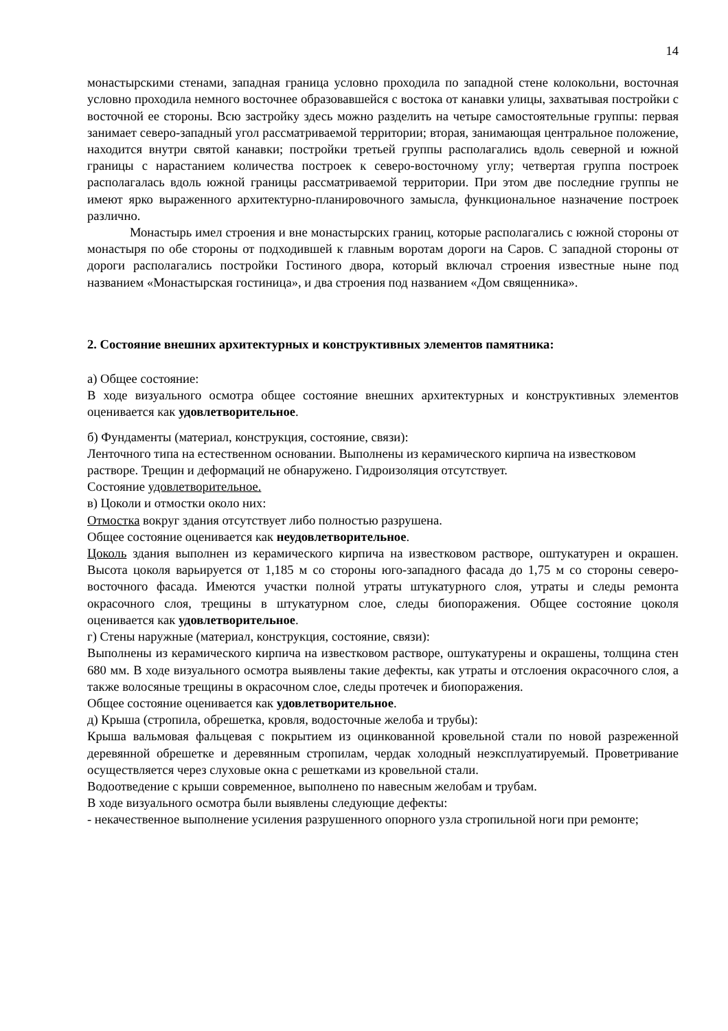14
монастырскими стенами, западная граница условно проходила по западной стене колокольни, восточная условно проходила немного восточнее образовавшейся с востока от канавки улицы, захватывая постройки с восточной ее стороны. Всю застройку здесь можно разделить на четыре самостоятельные группы: первая занимает северо-западный угол рассматриваемой территории; вторая, занимающая центральное положение, находится внутри святой канавки; постройки третьей группы располагались вдоль северной и южной границы с нарастанием количества построек к северо-восточному углу; четвертая группа построек располагалась вдоль южной границы рассматриваемой территории. При этом две последние группы не имеют ярко выраженного архитектурно-планировочного замысла, функциональное назначение построек различно.
Монастырь имел строения и вне монастырских границ, которые располагались с южной стороны от монастыря по обе стороны от подходившей к главным воротам дороги на Саров. С западной стороны от дороги располагались постройки Гостиного двора, который включал строения известные ныне под названием «Монастырская гостиница», и два строения под названием «Дом священника».
2. Состояние внешних архитектурных и конструктивных элементов памятника:
а) Общее состояние:
В ходе визуального осмотра общее состояние внешних архитектурных и конструктивных элементов оценивается как удовлетворительное.
б) Фундаменты (материал, конструкция, состояние, связи):
Ленточного типа на естественном основании. Выполнены из керамического кирпича на известковом растворе. Трещин и деформаций не обнаружено. Гидроизоляция отсутствует.
Состояние удовлетворительное.
в) Цоколи и отмостки около них:
Отмостка вокруг здания отсутствует либо полностью разрушена.
Общее состояние оценивается как неудовлетворительное.
Цоколь здания выполнен из керамического кирпича на известковом растворе, оштукатурен и окрашен. Высота цоколя варьируется от 1,185 м со стороны юго-западного фасада до 1,75 м со стороны северо-восточного фасада. Имеются участки полной утраты штукатурного слоя, утраты и следы ремонта окрасочного слоя, трещины в штукатурном слое, следы биопоражения. Общее состояние цоколя оценивается как удовлетворительное.
г) Стены наружные (материал, конструкция, состояние, связи):
Выполнены из керамического кирпича на известковом растворе, оштукатурены и окрашены, толщина стен 680 мм. В ходе визуального осмотра выявлены такие дефекты, как утраты и отслоения окрасочного слоя, а также волосяные трещины в окрасочном слое, следы протечек и биопоражения.
Общее состояние оценивается как удовлетворительное.
д) Крыша (стропила, обрешетка, кровля, водосточные желоба и трубы):
Крыша вальмовая фальцевая с покрытием из оцинкованной кровельной стали по новой разреженной деревянной обрешетке и деревянным стропилам, чердак холодный неэксплуатируемый. Проветривание осуществляется через слуховые окна с решетками из кровельной стали.
Водоотведение с крыши современное, выполнено по навесным желобам и трубам.
В ходе визуального осмотра были выявлены следующие дефекты:
- некачественное выполнение усиления разрушенного опорного узла стропильной ноги при ремонте;